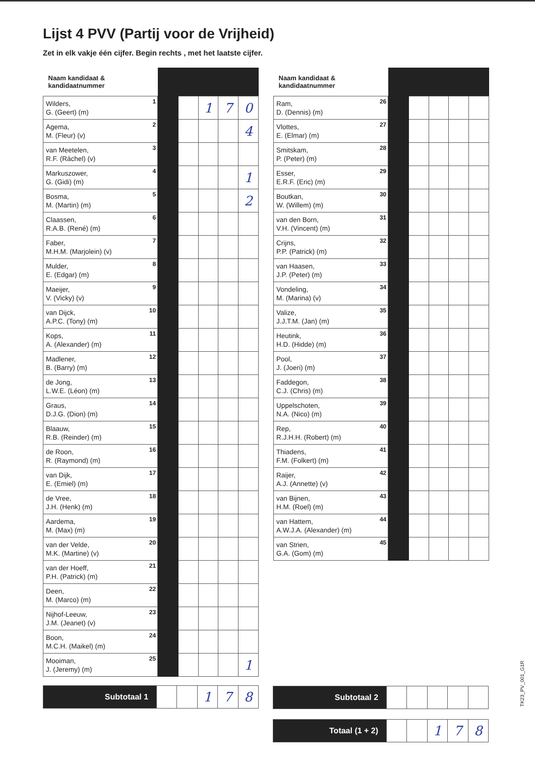Lijst 4 PVV (Partij voor de Vrijheid)
Zet in elk vakje één cijfer. Begin rechts , met het laatste cijfer.
| Naam kandidaat & kandidaatnummer | | | | | |
| --- | --- | --- | --- | --- | --- |
| Wilders, G. (Geert) (m) 1 | | | 1 | 7 | 0 |
| Agema, M. (Fleur) (v) 2 | | | | | 4 |
| van Meetelen, R.F. (Ráchel) (v) 3 | | | | | |
| Markuszower, G. (Gidi) (m) 4 | | | | | 1 |
| Bosma, M. (Martin) (m) 5 | | | | | 2 |
| Claassen, R.A.B. (René) (m) 6 | | | | | |
| Faber, M.H.M. (Marjolein) (v) 7 | | | | | |
| Mulder, E. (Edgar) (m) 8 | | | | | |
| Maeijer, V. (Vicky) (v) 9 | | | | | |
| van Dijck, A.P.C. (Tony) (m) 10 | | | | | |
| Kops, A. (Alexander) (m) 11 | | | | | |
| Madlener, B. (Barry) (m) 12 | | | | | |
| de Jong, L.W.E. (Léon) (m) 13 | | | | | |
| Graus, D.J.G. (Dion) (m) 14 | | | | | |
| Blaauw, R.B. (Reinder) (m) 15 | | | | | |
| de Roon, R. (Raymond) (m) 16 | | | | | |
| van Dijk, E. (Emiel) (m) 17 | | | | | |
| de Vree, J.H. (Henk) (m) 18 | | | | | |
| Aardema, M. (Max) (m) 19 | | | | | |
| van der Velde, M.K. (Martine) (v) 20 | | | | | |
| van der Hoeff, P.H. (Patrick) (m) 21 | | | | | |
| Deen, M. (Marco) (m) 22 | | | | | |
| Nijhof-Leeuw, J.M. (Jeanet) (v) 23 | | | | | |
| Boon, M.C.H. (Maikel) (m) 24 | | | | | |
| Mooiman, J. (Jeremy) (m) 25 | | | | | 1 |
| Naam kandidaat & kandidaatnummer | | | | | |
| --- | --- | --- | --- | --- | --- |
| Ram, D. (Dennis) (m) 26 | | | | | |
| Vlottes, E. (Elmar) (m) 27 | | | | | |
| Smitskam, P. (Peter) (m) 28 | | | | | |
| Esser, E.R.F. (Eric) (m) 29 | | | | | |
| Boutkan, W. (Willem) (m) 30 | | | | | |
| van den Born, V.H. (Vincent) (m) 31 | | | | | |
| Crijns, P.P. (Patrick) (m) 32 | | | | | |
| van Haasen, J.P. (Peter) (m) 33 | | | | | |
| Vondeling, M. (Marina) (v) 34 | | | | | |
| Valize, J.J.T.M. (Jan) (m) 35 | | | | | |
| Heutink, H.D. (Hidde) (m) 36 | | | | | |
| Pool, J. (Joeri) (m) 37 | | | | | |
| Faddegon, C.J. (Chris) (m) 38 | | | | | |
| Uppelschoten, N.A. (Nico) (m) 39 | | | | | |
| Rep, R.J.H.H. (Robert) (m) 40 | | | | | |
| Thiadens, F.M. (Folkert) (m) 41 | | | | | |
| Raijer, A.J. (Annette) (v) 42 | | | | | |
| van Bijnen, H.M. (Roel) (m) 43 | | | | | |
| van Hattem, A.W.J.A. (Alexander) (m) 44 | | | | | |
| van Strien, G.A. (Gom) (m) 45 | | | | | |
| Subtotaal 1 | | | 1 | 7 | 8 |
| Subtotaal 2 | | | | | |
| Totaal (1 + 2) | | | 1 | 7 | 8 |
TK23_PV_001_G1R